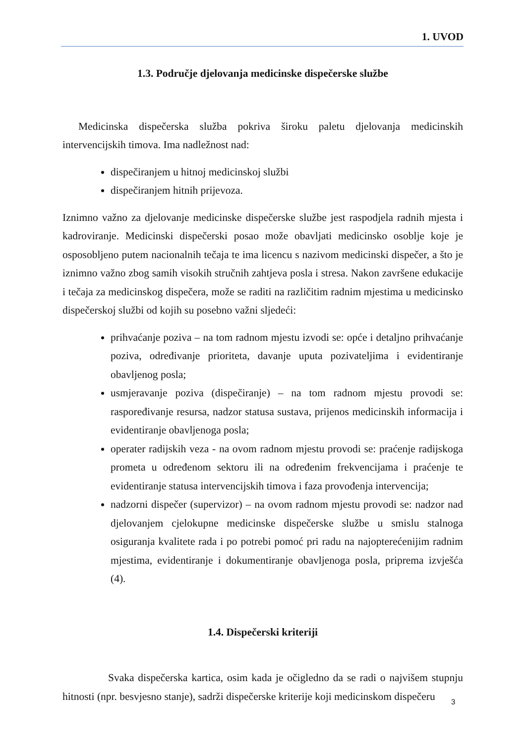1. UVOD
1.3. Područje djelovanja medicinske dispečerske službe
Medicinska dispečerska služba pokriva široku paletu djelovanja medicinskih intervencijskih timova. Ima nadležnost nad:
dispečiranjem u hitnoj medicinskoj službi
dispečiranjem hitnih prijevoza.
Iznimno važno za djelovanje medicinske dispečerske službe jest raspodjela radnih mjesta i kadroviranje. Medicinski dispečerski posao može obavljati medicinsko osoblje koje je osposobljeno putem nacionalnih tečaja te ima licencu s nazivom medicinski dispečer, a što je iznimno važno zbog samih visokih stručnih zahtjeva posla i stresa. Nakon završene edukacije i tečaja za medicinskog dispečera, može se raditi na različitim radnim mjestima u medicinsko dispečerskoj službi od kojih su posebno važni sljedeći:
prihvaćanje poziva – na tom radnom mjestu izvodi se: opće i detaljno prihvaćanje poziva, određivanje prioriteta, davanje uputa pozivateljima i evidentiranje obavljenog posla;
usmjeravanje poziva (dispečiranje) – na tom radnom mjestu provodi se: raspoređivanje resursa, nadzor statusa sustava, prijenos medicinskih informacija i evidentiranje obavljenoga posla;
operater radijskih veza - na ovom radnom mjestu provodi se: praćenje radijskoga prometa u određenom sektoru ili na određenim frekvencijama i praćenje te evidentiranje statusa intervencijskih timova i faza provođenja intervencija;
nadzorni dispečer (supervizor) – na ovom radnom mjestu provodi se: nadzor nad djelovanjem cjelokupne medicinske dispečerske službe u smislu stalnoga osiguranja kvalitete rada i po potrebi pomoć pri radu na najopterećenijim radnim mjestima, evidentiranje i dokumentiranje obavljenoga posla, priprema izvješća (4).
1.4. Dispečerski kriteriji
Svaka dispečerska kartica, osim kada je očigledno da se radi o najvišem stupnju hitnosti (npr. besvjesno stanje), sadrži dispečerske kriterije koji medicinskom dispečeru
3